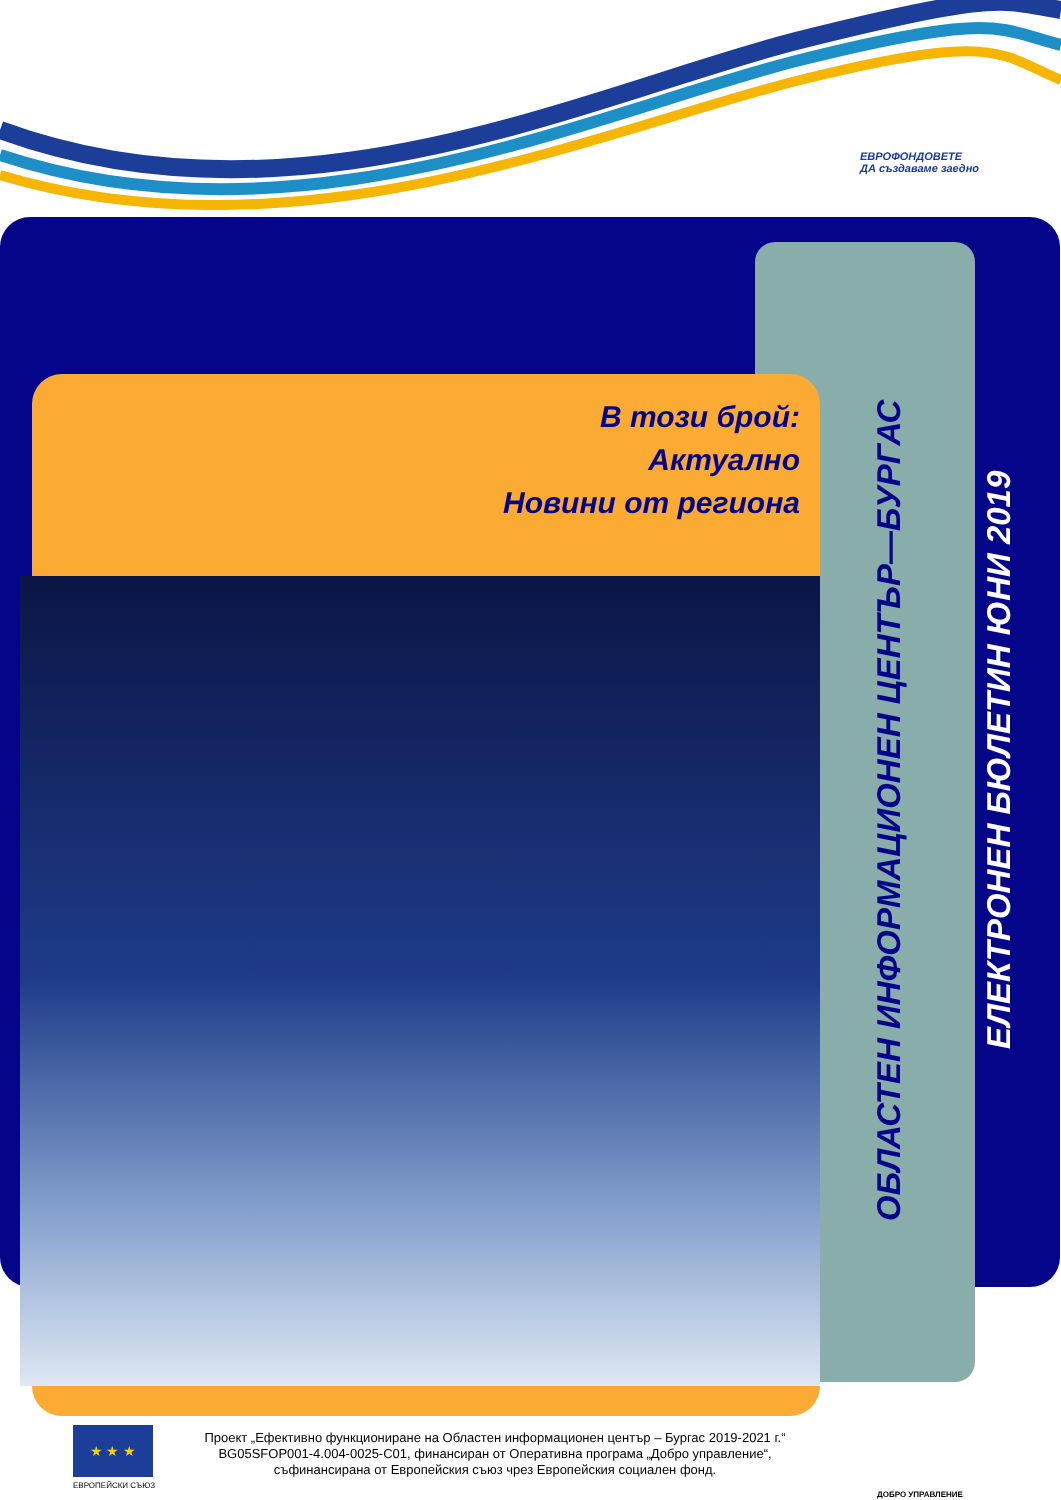ЕВРОФОНДОВЕТЕ
ДА създаваме заедно
ОБЛАСТЕН ИНФОРМАЦИОНЕН ЦЕНТЪР—БУРГАС
ЕЛЕКТРОНЕН БЮЛЕТИН ЮНИ 2019
В този брой:
Актуално
Новини от региона
★ ★ ★
ЕВРОПЕЙСКИ СЪЮЗ
Проект „Ефективно функциониране на Областен информационен център – Бургас 2019-2021 г.“ BG05SFOP001-4.004-0025-C01, финансиран от Оперативна програма „Добро управление“, съфинансирана от Европейския съюз чрез Европейския социален фонд.
ДОБРО УПРАВЛЕНИЕ